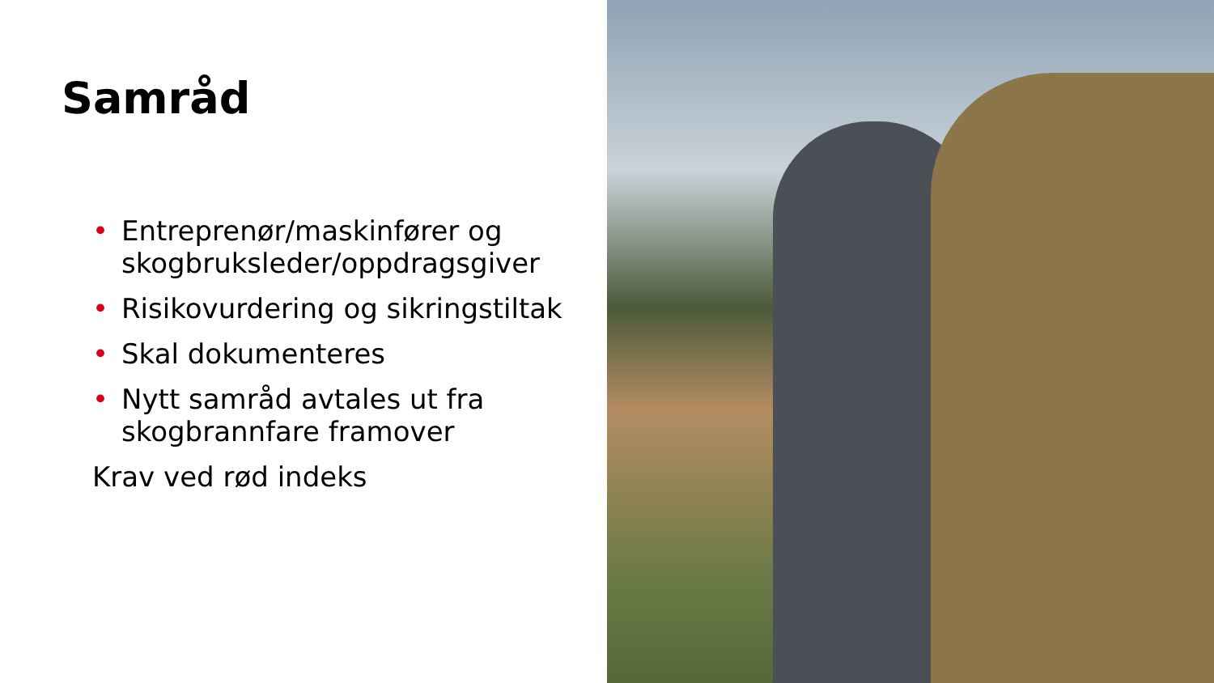Samråd
• Entreprenør/maskinfører og skogbruksleder/oppdragsgiver
• Risikovurdering og sikringstiltak
• Skal dokumenteres
• Nytt samråd avtales ut fra skogbrannfare framover
Krav ved rød indeks